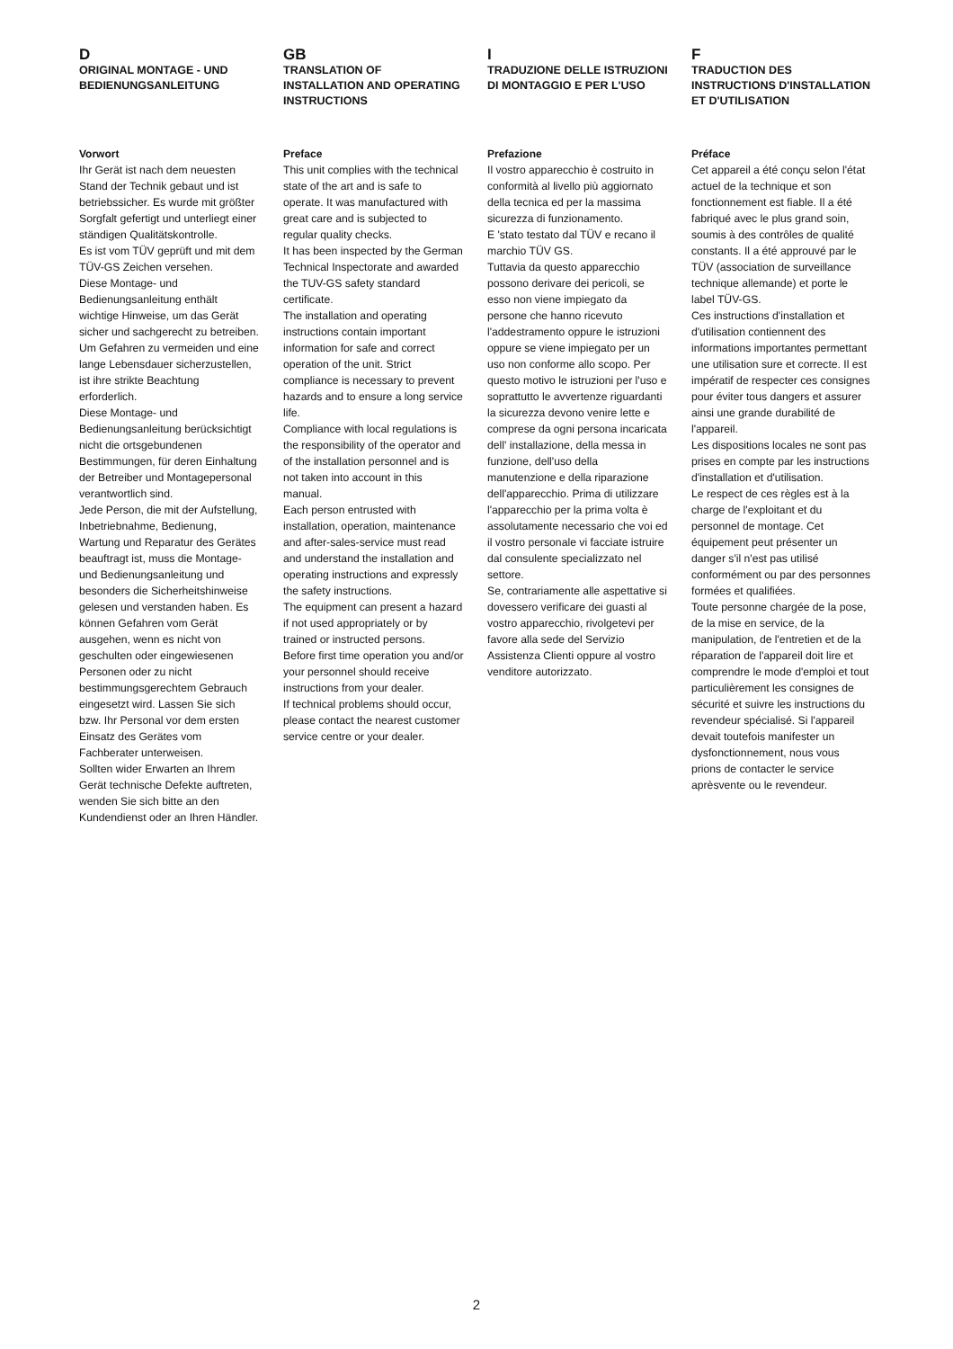D
ORIGINAL MONTAGE - UND BEDIENUNGSANLEITUNG
Vorwort
Ihr Gerät ist nach dem neuesten Stand der Technik gebaut und ist betriebssicher. Es wurde mit größter Sorgfalt gefertigt und unterliegt einer ständigen Qualitätskontrolle.
Es ist vom TÜV geprüft und mit dem TÜV-GS Zeichen versehen.
Diese Montage- und Bedienungsanleitung enthält wichtige Hinweise, um das Gerät sicher und sachgerecht zu betreiben. Um Gefahren zu vermeiden und eine lange Lebensdauer sicherzustellen, ist ihre strikte Beachtung erforderlich.
Diese Montage- und Bedienungsanleitung berücksichtigt nicht die ortsgebundenen Bestimmungen, für deren Einhaltung der Betreiber und Montagepersonal verantwortlich sind.
Jede Person, die mit der Aufstellung, Inbetriebnahme, Bedienung, Wartung und Reparatur des Gerätes beauftragt ist, muss die Montage- und Bedienungsanleitung und besonders die Sicherheitshinweise gelesen und verstanden haben. Es können Gefahren vom Gerät ausgehen, wenn es nicht von geschulten oder eingewiesenen Personen oder zu nicht bestimmungsgerechtem Gebrauch eingesetzt wird. Lassen Sie sich bzw. Ihr Personal vor dem ersten Einsatz des Gerätes vom Fachberater unterweisen.
Sollten wider Erwarten an Ihrem Gerät technische Defekte auftreten, wenden Sie sich bitte an den Kundendienst oder an Ihren Händler.
GB
TRANSLATION OF INSTALLATION AND OPERATING INSTRUCTIONS
Preface
This unit complies with the technical state of the art and is safe to operate. It was manufactured with great care and is subjected to regular quality checks.
It has been inspected by the German Technical Inspectorate and awarded the TUV-GS safety standard certificate.
The installation and operating instructions contain important information for safe and correct operation of the unit. Strict compliance is necessary to prevent hazards and to ensure a long service life.
Compliance with local regulations is the responsibility of the operator and of the installation personnel and is not taken into account in this manual.
Each person entrusted with installation, operation, maintenance and after-sales-service must read and understand the installation and operating instructions and expressly the safety instructions.
The equipment can present a hazard if not used appropriately or by trained or instructed persons.
Before first time operation you and/or your personnel should receive instructions from your dealer.
If technical problems should occur, please contact the nearest customer service centre or your dealer.
I
TRADUZIONE DELLE ISTRUZIONI DI MONTAGGIO E PER L'USO
Prefazione
Il vostro apparecchio è costruito in conformità al livello più aggiornato della tecnica ed per la massima sicurezza di funzionamento.
E 'stato testato dal TÜV e recano il marchio TÜV GS.
Tuttavia da questo apparecchio possono derivare dei pericoli, se esso non viene impiegato da persone che hanno ricevuto l'addestramento oppure le istruzioni oppure se viene impiegato per un uso non conforme allo scopo. Per questo motivo le istruzioni per l'uso e soprattutto le avvertenze riguardanti la sicurezza devono venire lette e comprese da ogni persona incaricata dell' installazione, della messa in funzione, dell'uso della manutenzione e della riparazione dell'apparecchio. Prima di utilizzare l'apparecchio per la prima volta è assolutamente necessario che voi ed il vostro personale vi facciate istruire dal consulente specializzato nel settore.
Se, contrariamente alle aspettative si dovessero verificare dei guasti al vostro apparecchio, rivolgetevi per favore alla sede del Servizio Assistenza Clienti oppure al vostro venditore autorizzato.
F
TRADUCTION DES INSTRUCTIONS D'INSTALLATION ET D'UTILISATION
Préface
Cet appareil a été conçu selon l'état actuel de la technique et son fonctionnement est fiable. Il a été fabriqué avec le plus grand soin, soumis à des contrôles de qualité constants. Il a été approuvé par le TÜV (association de surveillance technique allemande) et porte le label TÜV-GS.
Ces instructions d'installation et d'utilisation contiennent des informations importantes permettant une utilisation sure et correcte. Il est impératif de respecter ces consignes pour éviter tous dangers et assurer ainsi une grande durabilité de l'appareil.
Les dispositions locales ne sont pas prises en compte par les instructions d'installation et d'utilisation.
Le respect de ces règles est à la charge de l'exploitant et du personnel de montage. Cet équipement peut présenter un danger s'il n'est pas utilisé conformément ou par des personnes formées et qualifiées.
Toute personne chargée de la pose, de la mise en service, de la manipulation, de l'entretien et de la réparation de l'appareil doit lire et comprendre le mode d'emploi et tout particulièrement les consignes de sécurité et suivre les instructions du revendeur spécialisé. Si l'appareil devait toutefois manifester un dysfonctionnement, nous vous prions de contacter le service aprèsvente ou le revendeur.
2